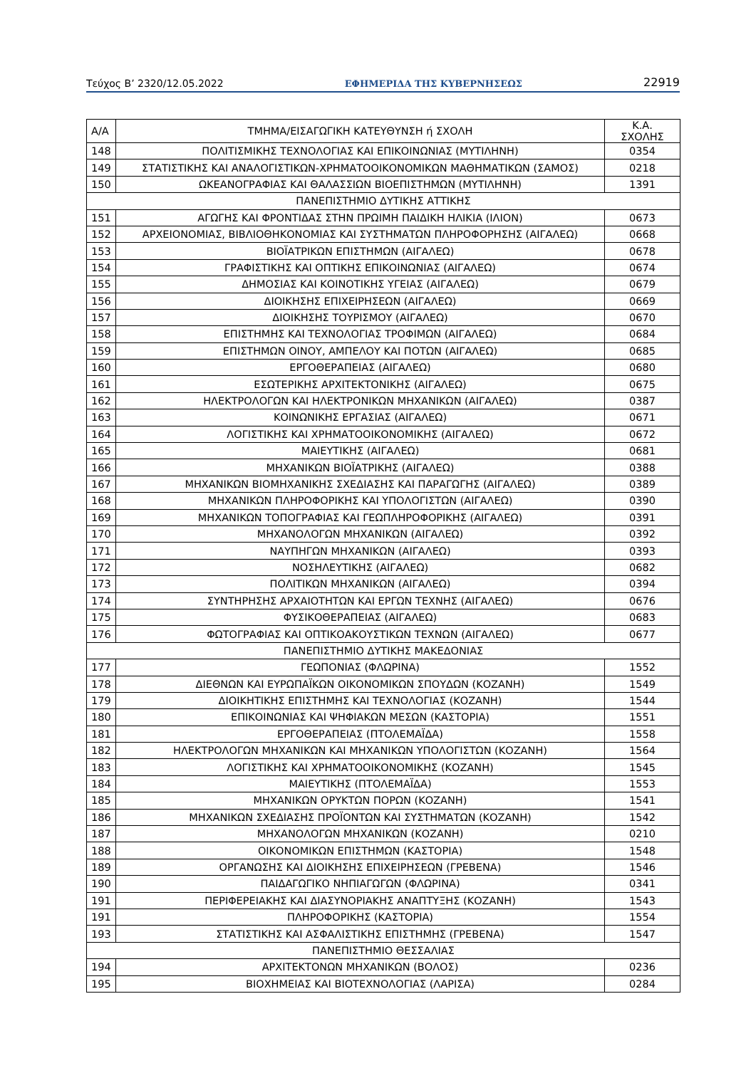Τεύχος Β’ 2320/12.05.2022 ΕΦΗΜΕΡΙΔΑ ΤΗΣ ΚΥΒΕΡΝΗΣΕΩΣ 22919
| Α/Α | ΤΜΗΜΑ/ΕΙΣΑΓΩΓΙΚΗ ΚΑΤΕΥΘΥΝΣΗ ή ΣΧΟΛΗ | Κ.Α. ΣΧΟΛΗΣ |
| --- | --- | --- |
| 148 | ΠΟΛΙΤΙΣΜΙΚΗΣ ΤΕΧΝΟΛΟΓΙΑΣ ΚΑΙ ΕΠΙΚΟΙΝΩΝΙΑΣ (ΜΥΤΙΛΗΝΗ) | 0354 |
| 149 | ΣΤΑΤΙΣΤΙΚΗΣ ΚΑΙ ΑΝΑΛΟΓΙΣΤΙΚΩΝ-ΧΡΗΜΑΤΟΟΙΚΟΝΟΜΙΚΩΝ ΜΑΘΗΜΑΤΙΚΩΝ (ΣΑΜΟΣ) | 0218 |
| 150 | ΩΚΕΑΝΟΓΡΑΦΙΑΣ ΚΑΙ ΘΑΛΑΣΣΙΩΝ ΒΙΟΕΠΙΣΤΗΜΩΝ (ΜΥΤΙΛΗΝΗ) | 1391 |
| ΠΑΝΕΠΙΣΤΗΜΙΟ ΔΥΤΙΚΗΣ ΑΤΤΙΚΗΣ | | |
| 151 | ΑΓΩΓΗΣ ΚΑΙ ΦΡΟΝΤΙΔΑΣ ΣΤΗΝ ΠΡΩΙΜΗ ΠΑΙΔΙΚΗ ΗΛΙΚΙΑ (ΙΛΙΟΝ) | 0673 |
| 152 | ΑΡΧΕΙΟΝΟΜΙΑΣ, ΒΙΒΛΙΟΘΗΚΟΝΟΜΙΑΣ ΚΑΙ ΣΥΣΤΗΜΑΤΩΝ ΠΛΗΡΟΦΟΡΗΣΗΣ (ΑΙΓΑΛΕΩ) | 0668 |
| 153 | ΒΙΟΪΑΤΡΙΚΩΝ ΕΠΙΣΤΗΜΩΝ (ΑΙΓΑΛΕΩ) | 0678 |
| 154 | ΓΡΑΦΙΣΤΙΚΗΣ ΚΑΙ ΟΠΤΙΚΗΣ ΕΠΙΚΟΙΝΩΝΙΑΣ (ΑΙΓΑΛΕΩ) | 0674 |
| 155 | ΔΗΜΟΣΙΑΣ ΚΑΙ ΚΟΙΝΟΤΙΚΗΣ ΥΓΕΙΑΣ (ΑΙΓΑΛΕΩ) | 0679 |
| 156 | ΔΙΟΙΚΗΣΗΣ ΕΠΙΧΕΙΡΗΣΕΩΝ (ΑΙΓΑΛΕΩ) | 0669 |
| 157 | ΔΙΟΙΚΗΣΗΣ ΤΟΥΡΙΣΜΟΥ (ΑΙΓΑΛΕΩ) | 0670 |
| 158 | ΕΠΙΣΤΗΜΗΣ ΚΑΙ ΤΕΧΝΟΛΟΓΙΑΣ ΤΡΟΦΙΜΩΝ (ΑΙΓΑΛΕΩ) | 0684 |
| 159 | ΕΠΙΣΤΗΜΩΝ ΟΙΝΟΥ, ΑΜΠΕΛΟΥ ΚΑΙ ΠΟΤΩΝ (ΑΙΓΑΛΕΩ) | 0685 |
| 160 | ΕΡΓΟΘΕΡΑΠΕΙΑΣ (ΑΙΓΑΛΕΩ) | 0680 |
| 161 | ΕΣΩΤΕΡΙΚΗΣ ΑΡΧΙΤΕΚΤΟΝΙΚΗΣ (ΑΙΓΑΛΕΩ) | 0675 |
| 162 | ΗΛΕΚΤΡΟΛΟΓΩΝ ΚΑΙ ΗΛΕΚΤΡΟΝΙΚΩΝ ΜΗΧΑΝΙΚΩΝ (ΑΙΓΑΛΕΩ) | 0387 |
| 163 | ΚΟΙΝΩΝΙΚΗΣ ΕΡΓΑΣΙΑΣ (ΑΙΓΑΛΕΩ) | 0671 |
| 164 | ΛΟΓΙΣΤΙΚΗΣ ΚΑΙ ΧΡΗΜΑΤΟΟΙΚΟΝΟΜΙΚΗΣ (ΑΙΓΑΛΕΩ) | 0672 |
| 165 | ΜΑΙΕΥΤΙΚΗΣ (ΑΙΓΑΛΕΩ) | 0681 |
| 166 | ΜΗΧΑΝΙΚΩΝ ΒΙΟΪΑΤΡΙΚΗΣ (ΑΙΓΑΛΕΩ) | 0388 |
| 167 | ΜΗΧΑΝΙΚΩΝ ΒΙΟΜΗΧΑΝΙΚΗΣ ΣΧΕΔΙΑΣΗΣ ΚΑΙ ΠΑΡΑΓΩΓΗΣ (ΑΙΓΑΛΕΩ) | 0389 |
| 168 | ΜΗΧΑΝΙΚΩΝ ΠΛΗΡΟΦΟΡΙΚΗΣ ΚΑΙ ΥΠΟΛΟΓΙΣΤΩΝ (ΑΙΓΑΛΕΩ) | 0390 |
| 169 | ΜΗΧΑΝΙΚΩΝ ΤΟΠΟΓΡΑΦΙΑΣ ΚΑΙ ΓΕΩΠΛΗΡΟΦΟΡΙΚΗΣ (ΑΙΓΑΛΕΩ) | 0391 |
| 170 | ΜΗΧΑΝΟΛΟΓΩΝ ΜΗΧΑΝΙΚΩΝ (ΑΙΓΑΛΕΩ) | 0392 |
| 171 | ΝΑΥΠΗΓΩΝ ΜΗΧΑΝΙΚΩΝ (ΑΙΓΑΛΕΩ) | 0393 |
| 172 | ΝΟΣΗΛΕΥΤΙΚΗΣ (ΑΙΓΑΛΕΩ) | 0682 |
| 173 | ΠΟΛΙΤΙΚΩΝ ΜΗΧΑΝΙΚΩΝ (ΑΙΓΑΛΕΩ) | 0394 |
| 174 | ΣΥΝΤΗΡΗΣΗΣ ΑΡΧΑΙΟΤΗΤΩΝ ΚΑΙ ΕΡΓΩΝ ΤΕΧΝΗΣ (ΑΙΓΑΛΕΩ) | 0676 |
| 175 | ΦΥΣΙΚΟΘΕΡΑΠΕΙΑΣ (ΑΙΓΑΛΕΩ) | 0683 |
| 176 | ΦΩΤΟΓΡΑΦΙΑΣ ΚΑΙ ΟΠΤΙΚΟΑΚΟΥΣΤΙΚΩΝ ΤΕΧΝΩΝ (ΑΙΓΑΛΕΩ) | 0677 |
| ΠΑΝΕΠΙΣΤΗΜΙΟ ΔΥΤΙΚΗΣ ΜΑΚΕΔΟΝΙΑΣ | | |
| 177 | ΓΕΩΠΟΝΙΑΣ (ΦΛΩΡΙΝΑ) | 1552 |
| 178 | ΔΙΕΘΝΩΝ ΚΑΙ ΕΥΡΩΠΑΪΚΩΝ ΟΙΚΟΝΟΜΙΚΩΝ ΣΠΟΥΔΩΝ (ΚΟΖΑΝΗ) | 1549 |
| 179 | ΔΙΟΙΚΗΤΙΚΗΣ ΕΠΙΣΤΗΜΗΣ ΚΑΙ ΤΕΧΝΟΛΟΓΙΑΣ (ΚΟΖΑΝΗ) | 1544 |
| 180 | ΕΠΙΚΟΙΝΩΝΙΑΣ ΚΑΙ ΨΗΦΙΑΚΩΝ ΜΕΣΩΝ (ΚΑΣΤΟΡΙΑ) | 1551 |
| 181 | ΕΡΓΟΘΕΡΑΠΕΙΑΣ (ΠΤΟΛΕΜΑΪΔΑ) | 1558 |
| 182 | ΗΛΕΚΤΡΟΛΟΓΩΝ ΜΗΧΑΝΙΚΩΝ ΚΑΙ ΜΗΧΑΝΙΚΩΝ ΥΠΟΛΟΓΙΣΤΩΝ (ΚΟΖΑΝΗ) | 1564 |
| 183 | ΛΟΓΙΣΤΙΚΗΣ ΚΑΙ ΧΡΗΜΑΤΟΟΙΚΟΝΟΜΙΚΗΣ (ΚΟΖΑΝΗ) | 1545 |
| 184 | ΜΑΙΕΥΤΙΚΗΣ (ΠΤΟΛΕΜΑΪΔΑ) | 1553 |
| 185 | ΜΗΧΑΝΙΚΩΝ ΟΡΥΚΤΩΝ ΠΟΡΩΝ (ΚΟΖΑΝΗ) | 1541 |
| 186 | ΜΗΧΑΝΙΚΩΝ ΣΧΕΔΙΑΣΗΣ ΠΡΟΪΟΝΤΩΝ ΚΑΙ ΣΥΣΤΗΜΑΤΩΝ (ΚΟΖΑΝΗ) | 1542 |
| 187 | ΜΗΧΑΝΟΛΟΓΩΝ ΜΗΧΑΝΙΚΩΝ (ΚΟΖΑΝΗ) | 0210 |
| 188 | ΟΙΚΟΝΟΜΙΚΩΝ ΕΠΙΣΤΗΜΩΝ (ΚΑΣΤΟΡΙΑ) | 1548 |
| 189 | ΟΡΓΑΝΩΣΗΣ ΚΑΙ ΔΙΟΙΚΗΣΗΣ ΕΠΙΧΕΙΡΗΣΕΩΝ (ΓΡΕΒΕΝΑ) | 1546 |
| 190 | ΠΑΙΔΑΓΩΓΙΚΟ ΝΗΠΙΑΓΩΓΩΝ (ΦΛΩΡΙΝΑ) | 0341 |
| 191 | ΠΕΡΙΦΕΡΕΙΑΚΗΣ ΚΑΙ ΔΙΑΣΥΝΟΡΙΑΚΗΣ ΑΝΑΠΤΥΞΗΣ (ΚΟΖΑΝΗ) | 1543 |
| 191 | ΠΛΗΡΟΦΟΡΙΚΗΣ (ΚΑΣΤΟΡΙΑ) | 1554 |
| 193 | ΣΤΑΤΙΣΤΙΚΗΣ ΚΑΙ ΑΣΦΑΛΙΣΤΙΚΗΣ ΕΠΙΣΤΗΜΗΣ (ΓΡΕΒΕΝΑ) | 1547 |
| ΠΑΝΕΠΙΣΤΗΜΙΟ ΘΕΣΣΑΛΙΑΣ | | |
| 194 | ΑΡΧΙΤΕΚΤΟΝΩΝ ΜΗΧΑΝΙΚΩΝ (ΒΟΛΟΣ) | 0236 |
| 195 | ΒΙΟΧΗΜΕΙΑΣ ΚΑΙ ΒΙΟΤΕΧΝΟΛΟΓΙΑΣ (ΛΑΡΙΣΑ) | 0284 |